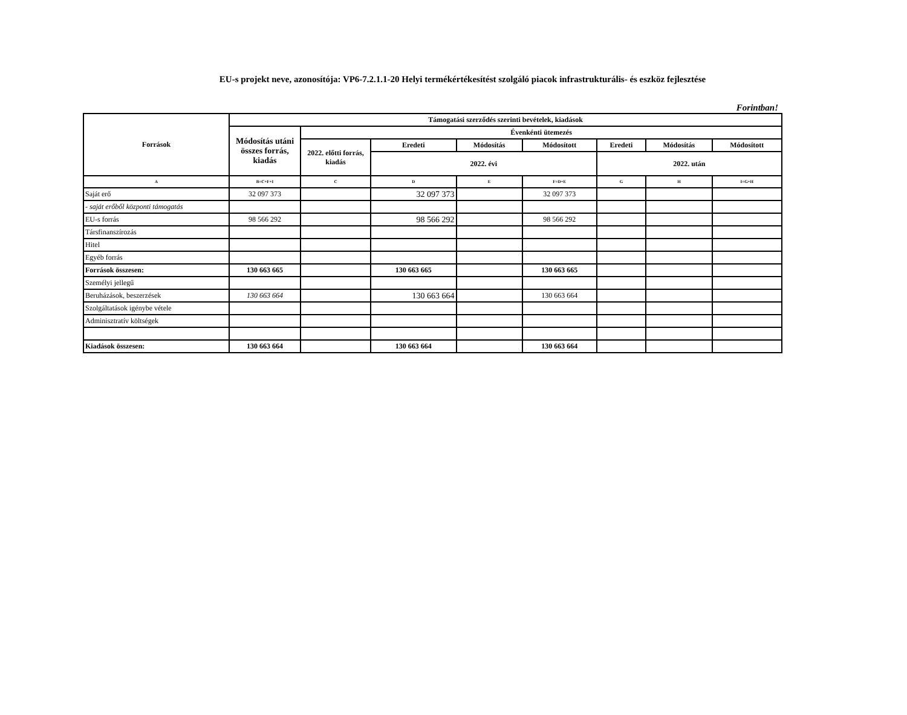EU-s projekt neve, azonosítója: VP6-7.2.1.1-20 Helyi termékértékesítést szolgáló piacok infrastrukturális- és eszköz fejlesztése
Forintban!
| Források | Támogatási szerződés szerinti bevételek, kiadások | | | | | | | |
| --- | --- | --- | --- | --- | --- | --- | --- | --- |
| | Módosítás utáni összes forrás, kiadás | Évenkénti ütemezés | | | | | | |
| | | 2022. előtti forrás, kiadás | Eredeti | Módosítás | Módosított | Eredeti | Módosítás | Módosított |
| | | | 2022. évi | | | 2022. után | | |
| A | B=C+F+I | C | D | E | F=D+E | G | H | I=G+H |
| Saját erő | 32 097 373 | | 32 097 373 | | 32 097 373 | | | |
| - saját erőből központi támogatás | | | | | | | | |
| EU-s forrás | 98 566 292 | | 98 566 292 | | 98 566 292 | | | |
| Társfinanszírozás | | | | | | | | |
| Hitel | | | | | | | | |
| Egyéb forrás | | | | | | | | |
| Források összesen: | 130 663 665 | | 130 663 665 | | 130 663 665 | | | |
| Személyi jellegű | | | | | | | | |
| Beruházások, beszerzések | 130 663 664 | | 130 663 664 | | 130 663 664 | | | |
| Szolgáltatások igénybe vétele | | | | | | | | |
| Adminisztratív költségek | | | | | | | | |
| Kiadások összesen: | 130 663 664 | | 130 663 664 | | 130 663 664 | | | |